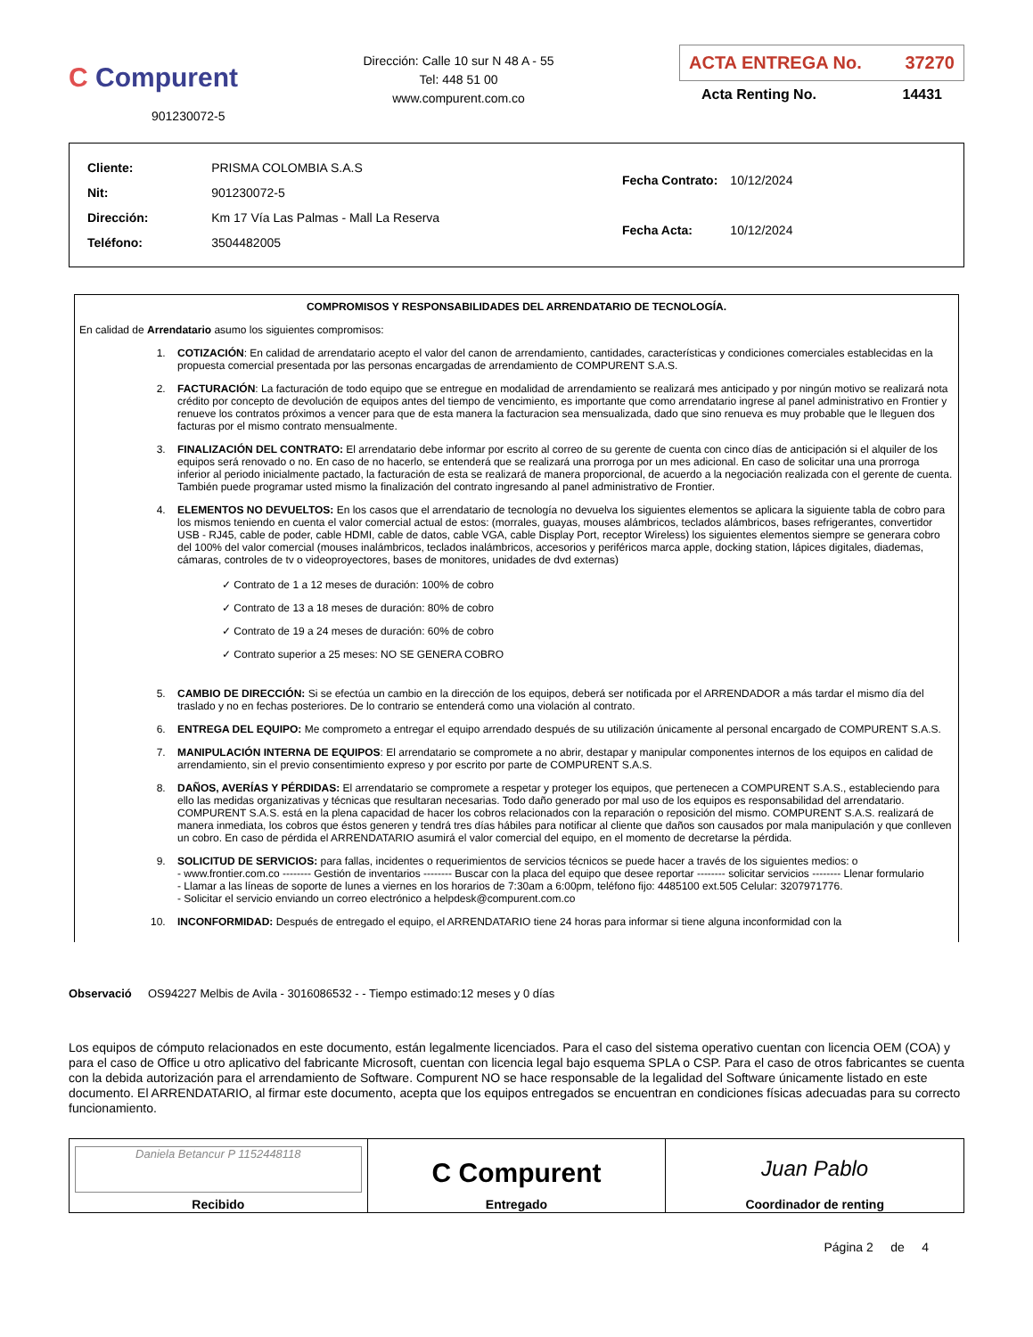C Compurent
901230072-5
Dirección: Calle 10 sur N 48 A - 55
Tel: 448 51 00
www.compurent.com.co
ACTA ENTREGA No. 37270
Acta Renting No. 14431
| Cliente: | PRISMA COLOMBIA S.A.S |
| Nit: | 901230072-5 |
| Dirección: | Km 17 Vía Las Palmas - Mall La Reserva |
| Teléfono: | 3504482005 |
| Fecha Contrato: | 10/12/2024 |
| Fecha Acta: | 10/12/2024 |
COMPROMISOS Y RESPONSABILIDADES DEL ARRENDATARIO DE TECNOLOGÍA.
En calidad de Arrendatario asumo los siguientes compromisos:
1. COTIZACIÓN: En calidad de arrendatario acepto el valor del canon de arrendamiento, cantidades, características y condiciones comerciales establecidas en la propuesta comercial presentada por las personas encargadas de arrendamiento de COMPURENT S.A.S.
2. FACTURACIÓN: La facturación de todo equipo que se entregue en modalidad de arrendamiento se realizará mes anticipado y por ningún motivo se realizará nota crédito por concepto de devolución de equipos antes del tiempo de vencimiento, es importante que como arrendatario ingrese al panel administrativo en Frontier y renueve los contratos próximos a vencer para que de esta manera la facturacion sea mensualizada, dado que sino renueva es muy probable que le lleguen dos facturas por el mismo contrato mensualmente.
3. FINALIZACIÓN DEL CONTRATO: El arrendatario debe informar por escrito al correo de su gerente de cuenta con cinco días de anticipación si el alquiler de los equipos será renovado o no. En caso de no hacerlo, se entenderá que se realizará una prorroga por un mes adicional. En caso de solicitar una una prorroga inferior al periodo inicialmente pactado, la facturación de esta se realizará de manera proporcional, de acuerdo a la negociación realizada con el gerente de cuenta. También puede programar usted mismo la finalización del contrato ingresando al panel administrativo de Frontier.
4. ELEMENTOS NO DEVUELTOS: En los casos que el arrendatario de tecnología no devuelva los siguientes elementos se aplicara la siguiente tabla de cobro para los mismos teniendo en cuenta el valor comercial actual de estos: (morrales, guayas, mouses alámbricos, teclados alámbricos, bases refrigerantes, convertidor USB - RJ45, cable de poder, cable HDMI, cable de datos, cable VGA, cable Display Port, receptor Wireless) los siguientes elementos siempre se generara cobro del 100% del valor comercial (mouses inalámbricos, teclados inalámbricos, accesorios y periféricos marca apple, docking station, lápices digitales, diademas, cámaras, controles de tv o videoproyectores, bases de monitores, unidades de dvd externas)
✓ Contrato de 1 a 12 meses de duración: 100% de cobro
✓ Contrato de 13 a 18 meses de duración: 80% de cobro
✓ Contrato de 19 a 24 meses de duración: 60% de cobro
✓ Contrato superior a 25 meses: NO SE GENERA COBRO
5. CAMBIO DE DIRECCIÓN: Si se efectúa un cambio en la dirección de los equipos, deberá ser notificada por el ARRENDADOR a más tardar el mismo día del traslado y no en fechas posteriores. De lo contrario se entenderá como una violación al contrato.
6. ENTREGA DEL EQUIPO: Me comprometo a entregar el equipo arrendado después de su utilización únicamente al personal encargado de COMPURENT S.A.S.
7. MANIPULACIÓN INTERNA DE EQUIPOS: El arrendatario se compromete a no abrir, destapar y manipular componentes internos de los equipos en calidad de arrendamiento, sin el previo consentimiento expreso y por escrito por parte de COMPURENT S.A.S.
8. DAÑOS, AVERÍAS Y PÉRDIDAS: El arrendatario se compromete a respetar y proteger los equipos, que pertenecen a COMPURENT S.A.S., estableciendo para ello las medidas organizativas y técnicas que resultaran necesarias. Todo daño generado por mal uso de los equipos es responsabilidad del arrendatario. COMPURENT S.A.S. está en la plena capacidad de hacer los cobros relacionados con la reparación o reposición del mismo. COMPURENT S.A.S. realizará de manera inmediata, los cobros que éstos generen y tendrá tres días hábiles para notificar al cliente que daños son causados por mala manipulación y que conlleven un cobro. En caso de pérdida el ARRENDATARIO asumirá el valor comercial del equipo, en el momento de decretarse la pérdida.
9. SOLICITUD DE SERVICIOS: para fallas, incidentes o requerimientos de servicios técnicos se puede hacer a través de los siguientes medios: o
- www.frontier.com.co -------- Gestión de inventarios -------- Buscar con la placa del equipo que desee reportar -------- solicitar servicios -------- Llenar formulario
- Llamar a las líneas de soporte de lunes a viernes en los horarios de 7:30am a 6:00pm, teléfono fijo: 4485100 ext.505 Celular: 3207971776.
- Solicitar el servicio enviando un correo electrónico a helpdesk@compurent.com.co
10. INCONFORMIDAD: Después de entregado el equipo, el ARRENDATARIO tiene 24 horas para informar si tiene alguna inconformidad con la
Observació OS94227 Melbis de Avila - 3016086532 - - Tiempo estimado:12 meses y 0 días
Los equipos de cómputo relacionados en este documento, están legalmente licenciados. Para el caso del sistema operativo cuentan con licencia OEM (COA) y para el caso de Office u otro aplicativo del fabricante Microsoft, cuentan con licencia legal bajo esquema SPLA o CSP. Para el caso de otros fabricantes se cuenta con la debida autorización para el arrendamiento de Software. Compurent NO se hace responsable de la legalidad del Software únicamente listado en este documento. El ARRENDATARIO, al firmar este documento, acepta que los equipos entregados se encuentran en condiciones físicas adecuadas para su correcto funcionamiento.
| Daniela Betancur P 1152448118 Recibido | C Compurent Entregado | Juan Pablo Coordinador de renting |
Página 2 de 4